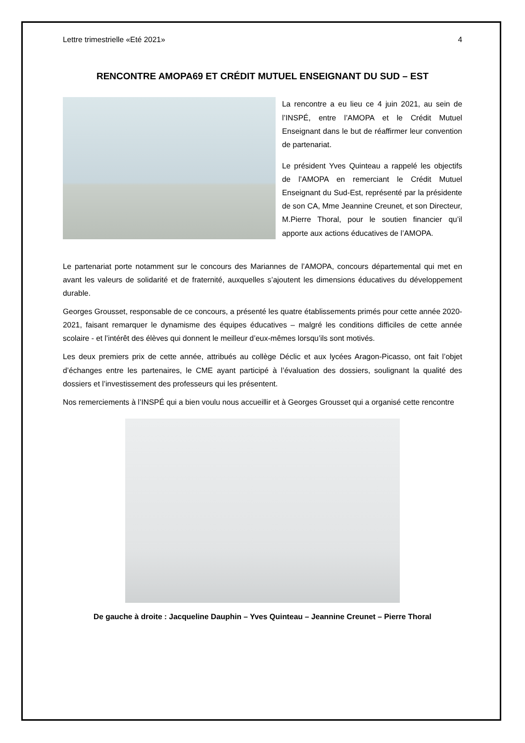Lettre trimestrielle «Eté 2021» 4
RENCONTRE AMOPA69 ET CRÉDIT MUTUEL ENSEIGNANT DU SUD – EST
La rencontre a eu lieu ce 4 juin 2021, au sein de l’INSPÉ, entre l’AMOPA et le Crédit Mutuel Enseignant dans le but de réaffirmer leur convention de partenariat.
Le président Yves Quinteau a rappelé les objectifs de l’AMOPA en remerciant le Crédit Mutuel Enseignant du Sud-Est, représenté par la présidente de son CA, Mme Jeannine Creunet, et son Directeur, M.Pierre Thoral, pour le soutien financier qu’il apporte aux actions éducatives de l’AMOPA.
Le partenariat porte notamment sur le concours des Mariannes de l’AMOPA, concours départemental qui met en avant les valeurs de solidarité et de fraternité, auxquelles s’ajoutent les dimensions éducatives du développement durable.
Georges Grousset, responsable de ce concours, a présenté les quatre établissements primés pour cette année 2020-2021, faisant remarquer le dynamisme des équipes éducatives – malgré les conditions difficiles de cette année scolaire - et l’intérêt des élèves qui donnent le meilleur d’eux-mêmes lorsqu’ils sont motivés.
Les deux premiers prix de cette année, attribués au collège Déclic et aux lycées Aragon-Picasso, ont fait l’objet d’échanges entre les partenaires, le CME ayant participé à l’évaluation des dossiers, soulignant la qualité des dossiers et l’investissement des professeurs qui les présentent.
Nos remerciements à l’INSPÉ qui a bien voulu nous accueillir et à Georges Grousset qui a organisé cette rencontre
De gauche à droite : Jacqueline Dauphin – Yves Quinteau – Jeannine Creunet – Pierre Thoral